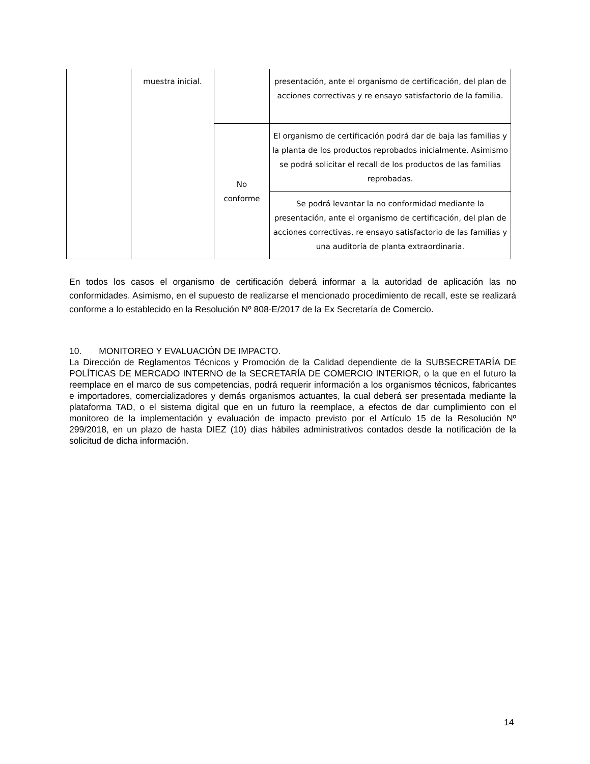| | muestra inicial. | | presentación, ante el organismo de certificación, del plan de acciones correctivas y re ensayo satisfactorio de la familia. |
| | | No conforme | El organismo de certificación podrá dar de baja las familias y la planta de los productos reprobados inicialmente. Asimismo se podrá solicitar el recall de los productos de las familias reprobadas. |
| | | | Se podrá levantar la no conformidad mediante la presentación, ante el organismo de certificación, del plan de acciones correctivas, re ensayo satisfactorio de las familias y una auditoría de planta extraordinaria. |
En todos los casos el organismo de certificación deberá informar a la autoridad de aplicación las no conformidades. Asimismo, en el supuesto de realizarse el mencionado procedimiento de recall, este se realizará conforme a lo establecido en la Resolución Nº 808-E/2017 de la Ex Secretaría de Comercio.
10. MONITOREO Y EVALUACIÓN DE IMPACTO.
La Dirección de Reglamentos Técnicos y Promoción de la Calidad dependiente de la SUBSECRETARÍA DE POLÍTICAS DE MERCADO INTERNO de la SECRETARÍA DE COMERCIO INTERIOR, o la que en el futuro la reemplace en el marco de sus competencias, podrá requerir información a los organismos técnicos, fabricantes e importadores, comercializadores y demás organismos actuantes, la cual deberá ser presentada mediante la plataforma TAD, o el sistema digital que en un futuro la reemplace, a efectos de dar cumplimiento con el monitoreo de la implementación y evaluación de impacto previsto por el Artículo 15 de la Resolución Nº 299/2018, en un plazo de hasta DIEZ (10) días hábiles administrativos contados desde la notificación de la solicitud de dicha información.
14